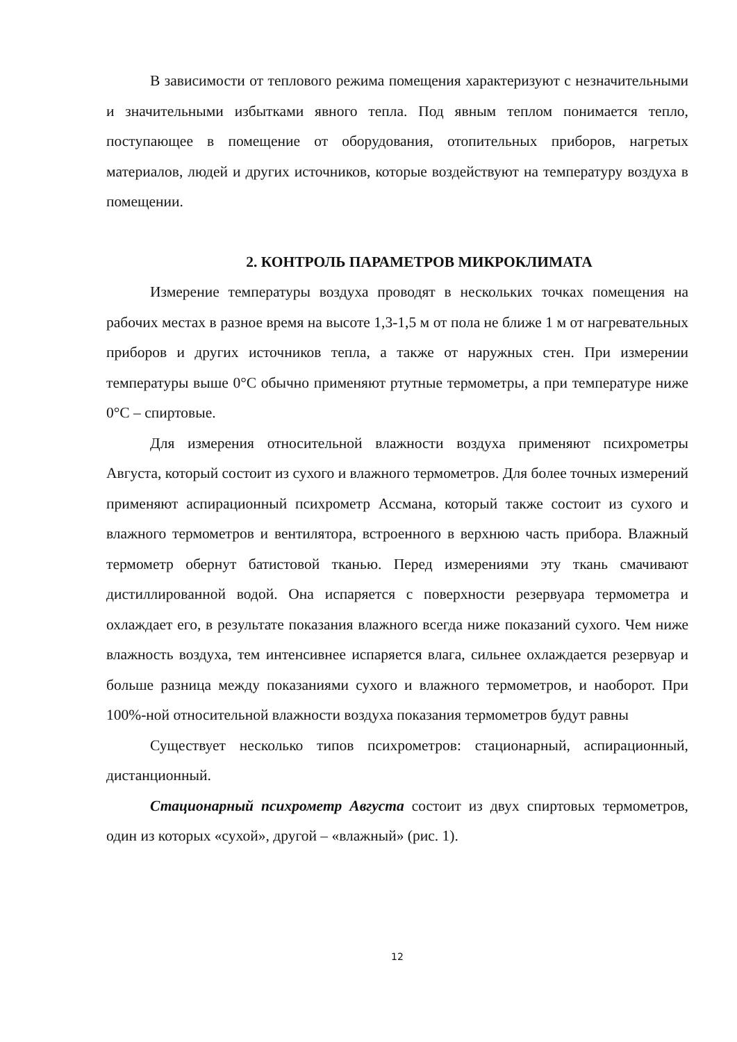В зависимости от теплового режима помещения характеризуют с незначительными и значительными избытками явного тепла. Под явным теплом понимается тепло, поступающее в помещение от оборудования, отопительных приборов, нагретых материалов, людей и других источников, которые воздействуют на температуру воздуха в помещении.
2. КОНТРОЛЬ ПАРАМЕТРОВ МИКРОКЛИМАТА
Измерение температуры воздуха проводят в нескольких точках помещения на рабочих местах в разное время на высоте 1,3-1,5 м от пола не ближе 1 м от нагревательных приборов и других источников тепла, а также от наружных стен. При измерении температуры выше 0°С обычно применяют ртутные термометры, а при температуре ниже 0°С – спиртовые.
Для измерения относительной влажности воздуха применяют психрометры Августа, который состоит из сухого и влажного термометров. Для более точных измерений применяют аспирационный психрометр Ассмана, который также состоит из сухого и влажного термометров и вентилятора, встроенного в верхнюю часть прибора. Влажный термометр обернут батистовой тканью. Перед измерениями эту ткань смачивают дистиллированной водой. Она испаряется с поверхности резервуара термометра и охлаждает его, в результате показания влажного всегда ниже показаний сухого. Чем ниже влажность воздуха, тем интенсивнее испаряется влага, сильнее охлаждается резервуар и больше разница между показаниями сухого и влажного термометров, и наоборот. При 100%-ной относительной влажности воздуха показания термометров будут равны
Существует несколько типов психрометров: стационарный, аспирационный, дистанционный.
Стационарный психрометр Августа состоит из двух спиртовых термометров, один из которых «сухой», другой – «влажный» (рис. 1).
12